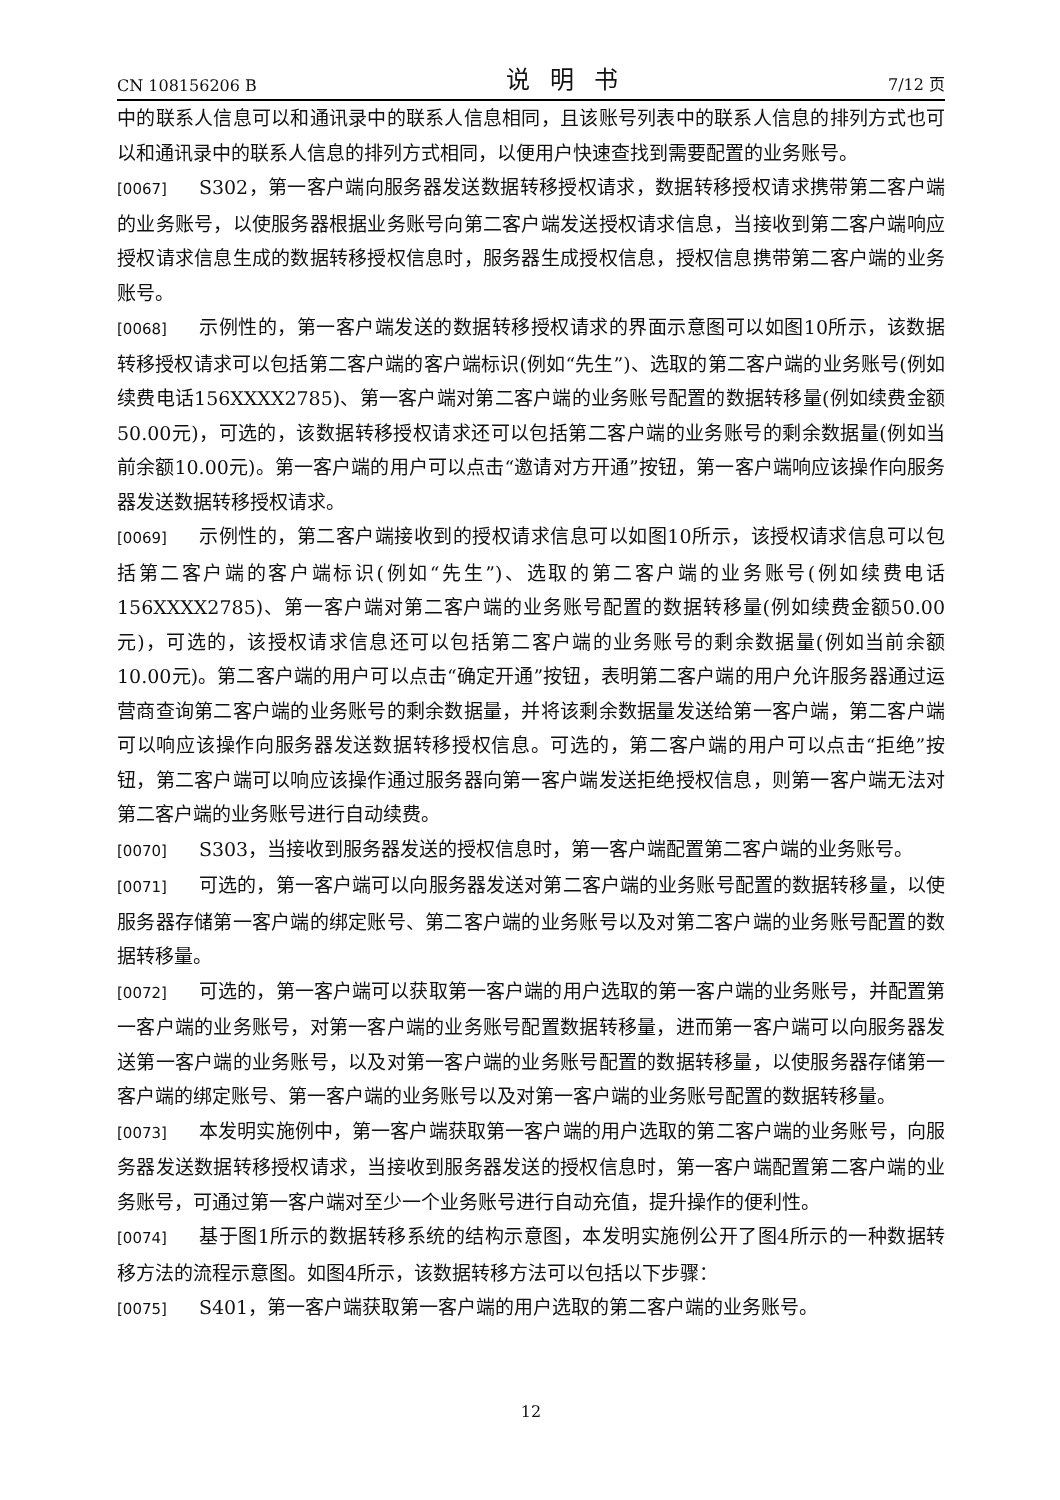CN 108156206 B 说明书 7/12 页
中的联系人信息可以和通讯录中的联系人信息相同，且该账号列表中的联系人信息的排列方式也可以和通讯录中的联系人信息的排列方式相同，以便用户快速查找到需要配置的业务账号。
[0067] S302，第一客户端向服务器发送数据转移授权请求，数据转移授权请求携带第二客户端的业务账号，以使服务器根据业务账号向第二客户端发送授权请求信息，当接收到第二客户端响应授权请求信息生成的数据转移授权信息时，服务器生成授权信息，授权信息携带第二客户端的业务账号。
[0068] 示例性的，第一客户端发送的数据转移授权请求的界面示意图可以如图10所示，该数据转移授权请求可以包括第二客户端的客户端标识(例如“先生”)、选取的第二客户端的业务账号(例如续费电话156XXXX2785)、第一客户端对第二客户端的业务账号配置的数据转移量(例如续费金额50.00元)，可选的，该数据转移授权请求还可以包括第二客户端的业务账号的剩余数据量(例如当前余额10.00元)。第一客户端的用户可以点击“邀请对方开通”按钮，第一客户端响应该操作向服务器发送数据转移授权请求。
[0069] 示例性的，第二客户端接收到的授权请求信息可以如图10所示，该授权请求信息可以包括第二客户端的客户端标识(例如“先生”)、选取的第二客户端的业务账号(例如续费电话156XXXX2785)、第一客户端对第二客户端的业务账号配置的数据转移量(例如续费金额50.00元)，可选的，该授权请求信息还可以包括第二客户端的业务账号的剩余数据量(例如当前余额10.00元)。第二客户端的用户可以点击“确定开通”按钮，表明第二客户端的用户允许服务器通过运营商查询第二客户端的业务账号的剩余数据量，并将该剩余数据量发送给第一客户端，第二客户端可以响应该操作向服务器发送数据转移授权信息。可选的，第二客户端的用户可以点击“拒绝”按钮，第二客户端可以响应该操作通过服务器向第一客户端发送拒绝授权信息，则第一客户端无法对第二客户端的业务账号进行自动续费。
[0070] S303，当接收到服务器发送的授权信息时，第一客户端配置第二客户端的业务账号。
[0071] 可选的，第一客户端可以向服务器发送对第二客户端的业务账号配置的数据转移量，以使服务器存储第一客户端的绑定账号、第二客户端的业务账号以及对第二客户端的业务账号配置的数据转移量。
[0072] 可选的，第一客户端可以获取第一客户端的用户选取的第一客户端的业务账号，并配置第一客户端的业务账号，对第一客户端的业务账号配置数据转移量，进而第一客户端可以向服务器发送第一客户端的业务账号，以及对第一客户端的业务账号配置的数据转移量，以使服务器存储第一客户端的绑定账号、第一客户端的业务账号以及对第一客户端的业务账号配置的数据转移量。
[0073] 本发明实施例中，第一客户端获取第一客户端的用户选取的第二客户端的业务账号，向服务器发送数据转移授权请求，当接收到服务器发送的授权信息时，第一客户端配置第二客户端的业务账号，可通过第一客户端对至少一个业务账号进行自动充值，提升操作的便利性。
[0074] 基于图1所示的数据转移系统的结构示意图，本发明实施例公开了图4所示的一种数据转移方法的流程示意图。如图4所示，该数据转移方法可以包括以下步骤：
[0075] S401，第一客户端获取第一客户端的用户选取的第二客户端的业务账号。
12